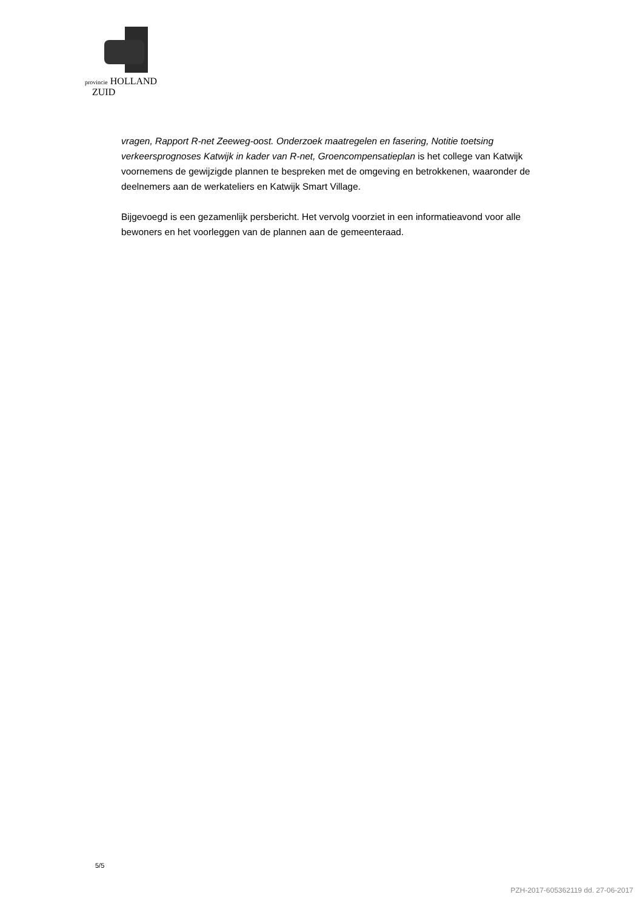provincie HOLLAND
ZUID
vragen, Rapport R-net Zeeweg-oost. Onderzoek maatregelen en fasering, Notitie toetsing verkeersprognoses Katwijk in kader van R-net, Groencompensatieplan is het college van Katwijk voornemens de gewijzigde plannen te bespreken met de omgeving en betrokkenen, waaronder de deelnemers aan de werkateliers en Katwijk Smart Village.
Bijgevoegd is een gezamenlijk persbericht. Het vervolg voorziet in een informatieavond voor alle bewoners en het voorleggen van de plannen aan de gemeenteraad.
5/5
PZH-2017-605362119 dd. 27-06-2017